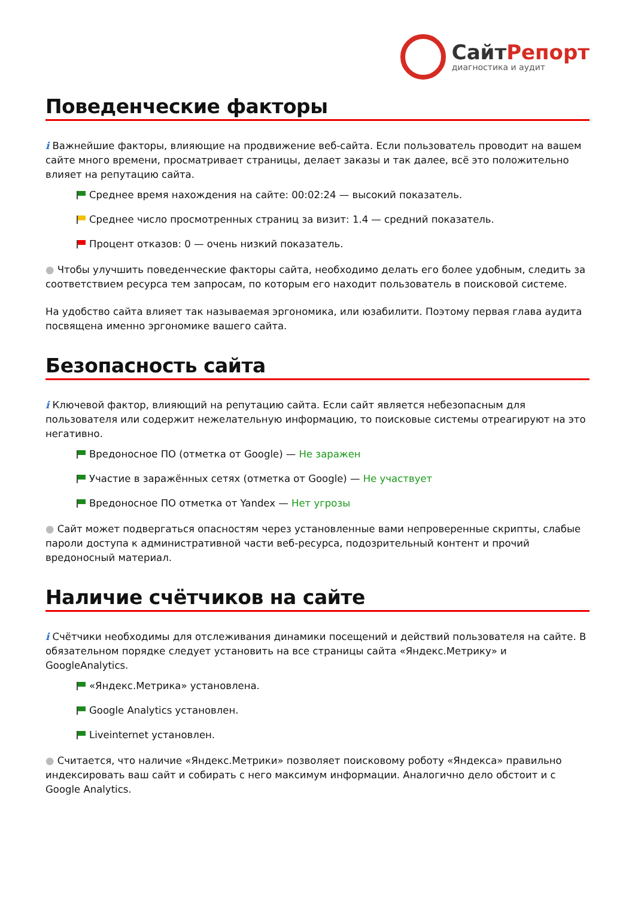СайтРепорт
диагностика и аудит
Поведенческие факторы
i Важнейшие факторы, влияющие на продвижение веб-сайта. Если пользователь проводит на вашем сайте много времени, просматривает страницы, делает заказы и так далее, всё это положительно влияет на репутацию сайта.
Среднее время нахождения на сайте: 00:02:24 — высокий показатель.
Среднее число просмотренных страниц за визит: 1.4 — средний показатель.
Процент отказов: 0 — очень низкий показатель.
● Чтобы улучшить поведенческие факторы сайта, необходимо делать его более удобным, следить за соответствием ресурса тем запросам, по которым его находит пользователь в поисковой системе.
На удобство сайта влияет так называемая эргономика, или юзабилити. Поэтому первая глава аудита посвящена именно эргономике вашего сайта.
Безопасность сайта
i Ключевой фактор, влияющий на репутацию сайта. Если сайт является небезопасным для пользователя или содержит нежелательную информацию, то поисковые системы отреагируют на это негативно.
Вредоносное ПО (отметка от Google) — Не заражен
Участие в заражённых сетях (отметка от Google) — Не участвует
Вредоносное ПО отметка от Yandex — Нет угрозы
● Сайт может подвергаться опасностям через установленные вами непроверенные скрипты, слабые пароли доступа к административной части веб-ресурса, подозрительный контент и прочий вредоносный материал.
Наличие счётчиков на сайте
i Счётчики необходимы для отслеживания динамики посещений и действий пользователя на сайте. В обязательном порядке следует установить на все страницы сайта «Яндекс.Метрику» и GoogleAnalytics.
«Яндекс.Метрика» установлена.
Google Analytics установлен.
Liveinternet установлен.
● Считается, что наличие «Яндекс.Метрики» позволяет поисковому роботу «Яндекса» правильно индексировать ваш сайт и собирать с него максимум информации. Аналогично дело обстоит и с Google Analytics.